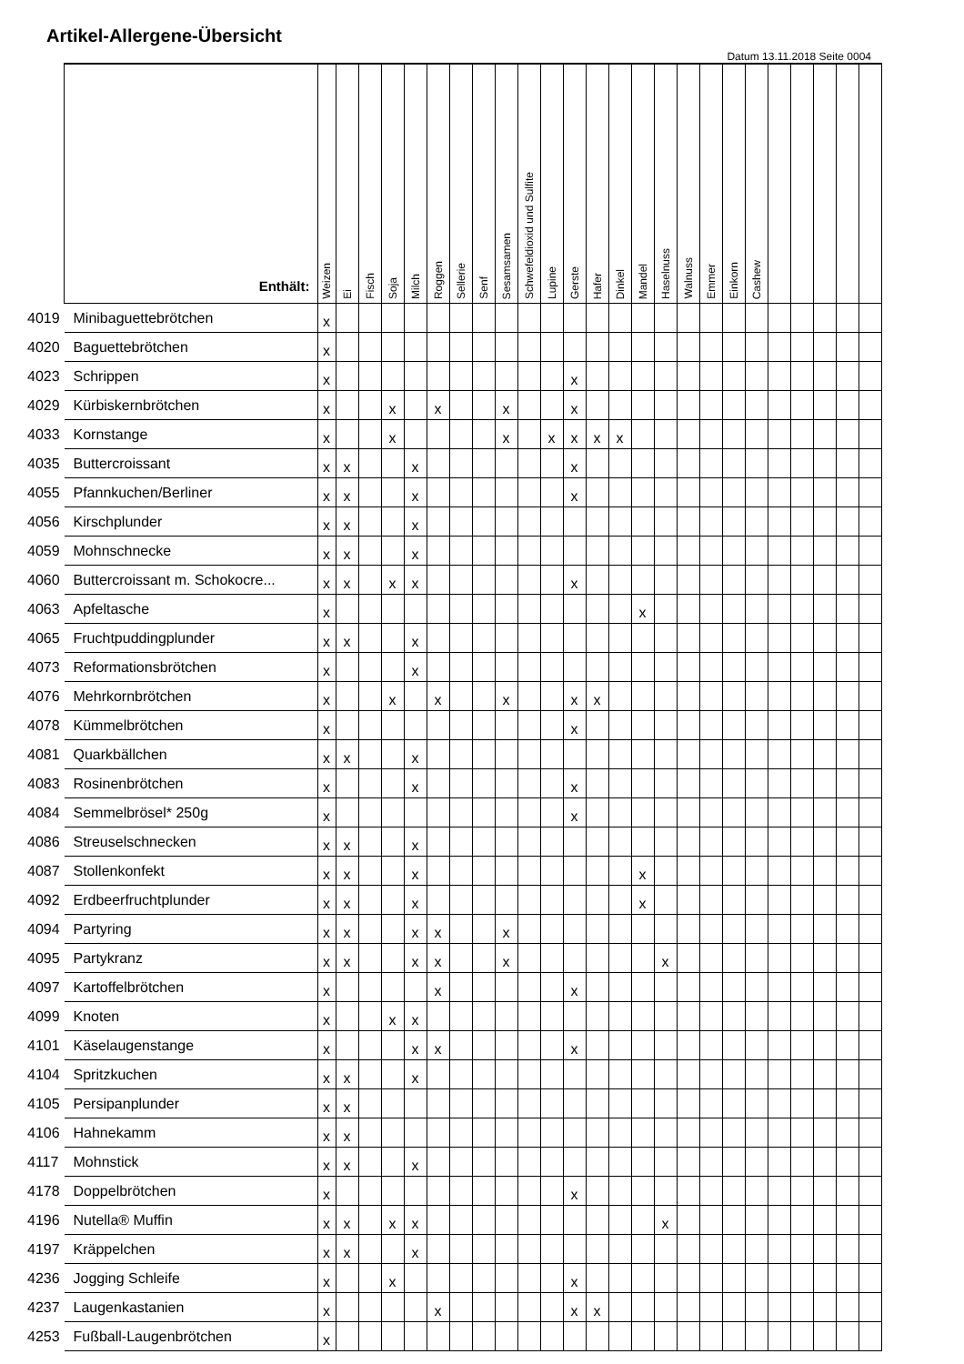Artikel-Allergene-Übersicht
Datum 13.11.2018 Seite 0004
| | Enthält: | Weizen | Ei | Fisch | Soja | Milch | Roggen | Sellerie | Senf | Sesamsamen | Schwefeldioxid und Sulfite | Lupine | Gerste | Hafer | Dinkel | Mandel | Haselnuss | Walnuss | Emmer | Einkorn | Cashew | | | | | |
| --- | --- | --- | --- | --- | --- | --- | --- | --- | --- | --- | --- | --- | --- | --- | --- | --- | --- | --- | --- | --- | --- | --- | --- | --- | --- | --- |
| 4019 | Minibaguettebrötchen | x | | | | | | | | | | | | | | | | | | | | | | | | |
| 4020 | Baguettebrötchen | x | | | | | | | | | | | | | | | | | | | | | | | | |
| 4023 | Schrippen | x | | | | | | | | | | | x | | | | | | | | | | | | | |
| 4029 | Kürbiskernbrötchen | x | | | x | | x | | | x | | | x | | | | | | | | | | | | | |
| 4033 | Kornstange | x | | | x | | | | | x | | x | x | x | x | | | | | | | | | | | |
| 4035 | Buttercroissant | x | x | | | x | | | | | | | x | | | | | | | | | | | | | |
| 4055 | Pfannkuchen/Berliner | x | x | | | x | | | | | | | x | | | | | | | | | | | | | |
| 4056 | Kirschplunder | x | x | | | x | | | | | | | | | | | | | | | | | | | | |
| 4059 | Mohnschnecke | x | x | | | x | | | | | | | | | | | | | | | | | | | | |
| 4060 | Buttercroissant m. Schokocre... | x | x | | x | x | | | | | | | x | | | | | | | | | | | | | |
| 4063 | Apfeltasche | x | | | | | | | | | | | | | | x | | | | | | | | | | |
| 4065 | Fruchtpuddingplunder | x | x | | | x | | | | | | | | | | | | | | | | | | | | |
| 4073 | Reformationsbrötchen | x | | | | x | | | | | | | | | | | | | | | | | | | | |
| 4076 | Mehrkornbrötchen | x | | | x | | x | | | x | | | x | x | | | | | | | | | | | | |
| 4078 | Kümmelbrötchen | x | | | | | | | | | | | x | | | | | | | | | | | | | |
| 4081 | Quarkbällchen | x | x | | | x | | | | | | | | | | | | | | | | | | | | |
| 4083 | Rosinenbrötchen | x | | | | x | | | | | | | x | | | | | | | | | | | | | |
| 4084 | Semmelbrösel* 250g | x | | | | | | | | | | | x | | | | | | | | | | | | | |
| 4086 | Streuselschnecken | x | x | | | x | | | | | | | | | | | | | | | | | | | | |
| 4087 | Stollenkonfekt | x | x | | | x | | | | | | | | | | x | | | | | | | | | | |
| 4092 | Erdbeerfruchtplunder | x | x | | | x | | | | | | | | | | x | | | | | | | | | | |
| 4094 | Partyring | x | x | | | x | x | | | x | | | | | | | | | | | | | | | | |
| 4095 | Partykranz | x | x | | | x | x | | | x | | | | | | | x | | | | | | | | | |
| 4097 | Kartoffelbrötchen | x | | | | | x | | | | | | x | | | | | | | | | | | | | |
| 4099 | Knoten | x | | | x | x | | | | | | | | | | | | | | | | | | | | |
| 4101 | Käselaugenstange | x | | | | x | x | | | | | | x | | | | | | | | | | | | | |
| 4104 | Spritzkuchen | x | x | | | x | | | | | | | | | | | | | | | | | | | | |
| 4105 | Persipanplunder | x | x | | | | | | | | | | | | | | | | | | | | | | | |
| 4106 | Hahnekamm | x | x | | | | | | | | | | | | | | | | | | | | | | | |
| 4117 | Mohnstick | x | x | | | x | | | | | | | | | | | | | | | | | | | | |
| 4178 | Doppelbrötchen | x | | | | | | | | | | | x | | | | | | | | | | | | | |
| 4196 | Nutella® Muffin | x | x | | x | x | | | | | | | | | | | x | | | | | | | | | |
| 4197 | Kräppelchen | x | x | | | x | | | | | | | | | | | | | | | | | | | | |
| 4236 | Jogging Schleife | x | | | x | | | | | | | | x | | | | | | | | | | | | | |
| 4237 | Laugenkastanien | x | | | | | x | | | | | | x | x | | | | | | | | | | | | |
| 4253 | Fußball-Laugenbrötchen | x | | | | | | | | | | | | | | | | | | | | | | | | |